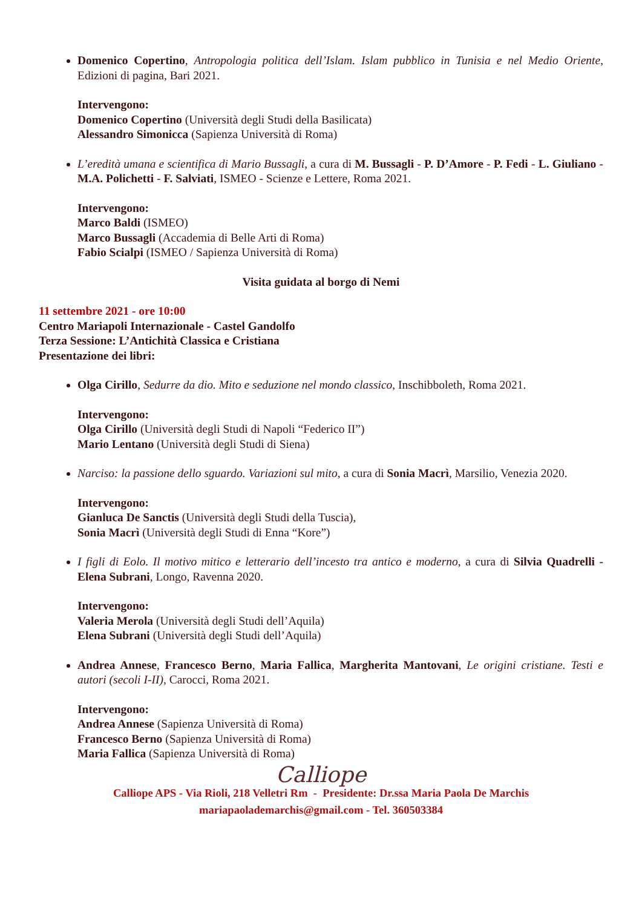Domenico Copertino, Antropologia politica dell’Islam. Islam pubblico in Tunisia e nel Medio Oriente, Edizioni di pagina, Bari 2021.
Intervengono:
Domenico Copertino (Università degli Studi della Basilicata)
Alessandro Simonicca (Sapienza Università di Roma)
L’eredità umana e scientifica di Mario Bussagli, a cura di M. Bussagli - P. D’Amore - P. Fedi - L. Giuliano - M.A. Polichetti - F. Salviati, ISMEO - Scienze e Lettere, Roma 2021.
Intervengono:
Marco Baldi (ISMEO)
Marco Bussagli (Accademia di Belle Arti di Roma)
Fabio Scialpi (ISMEO / Sapienza Università di Roma)
Visita guidata al borgo di Nemi
11 settembre 2021 - ore 10:00
Centro Mariapoli Internazionale - Castel Gandolfo
Terza Sessione: L’Antichità Classica e Cristiana
Presentazione dei libri:
Olga Cirillo, Sedurre da dio. Mito e seduzione nel mondo classico, Inschibboleth, Roma 2021.
Intervengono:
Olga Cirillo (Università degli Studi di Napoli “Federico II”)
Mario Lentano (Università degli Studi di Siena)
Narciso: la passione dello sguardo. Variazioni sul mito, a cura di Sonia Macrì, Marsilio, Venezia 2020.
Intervengono:
Gianluca De Sanctis (Università degli Studi della Tuscia),
Sonia Macrì (Università degli Studi di Enna “Kore”)
I figli di Eolo. Il motivo mitico e letterario dell’incesto tra antico e moderno, a cura di Silvia Quadrelli - Elena Subrani, Longo, Ravenna 2020.
Intervengono:
Valeria Merola (Università degli Studi dell’Aquila)
Elena Subrani (Università degli Studi dell’Aquila)
Andrea Annese, Francesco Berno, Maria Fallica, Margherita Mantovani, Le origini cristiane. Testi e autori (secoli I-II), Carocci, Roma 2021.
Intervengono:
Andrea Annese (Sapienza Università di Roma)
Francesco Berno (Sapienza Università di Roma)
Maria Fallica (Sapienza Università di Roma)
Calliope
Calliope APS - Via Rioli, 218 Velletri Rm - Presidente: Dr.ssa Maria Paola De Marchis
mariapaolademarchis@gmail.com - Tel. 360503384